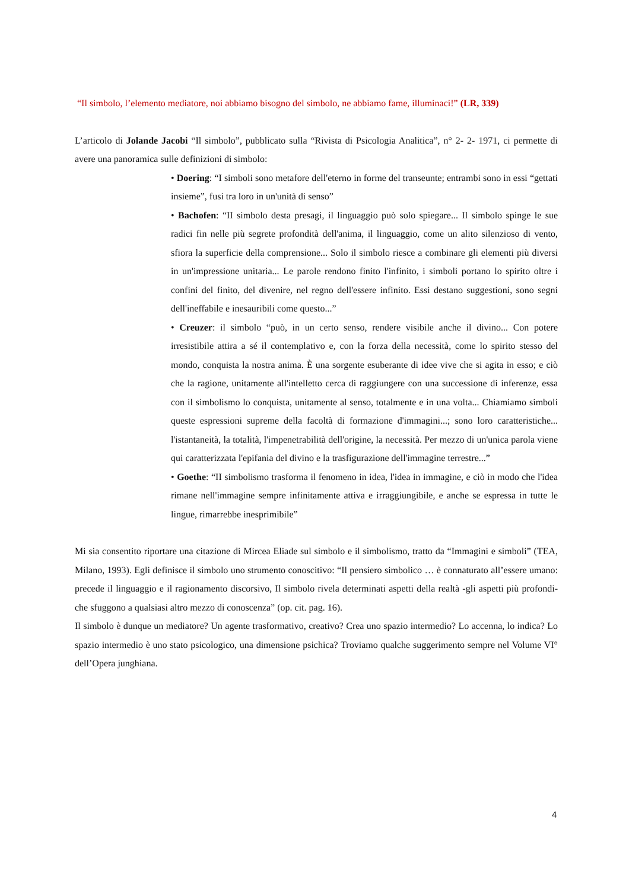“Il simbolo, l’elemento mediatore, noi abbiamo bisogno del simbolo, ne abbiamo fame, illuminaci!” (LR, 339)
L’articolo di Jolande Jacobi “Il simbolo”, pubblicato sulla “Rivista di Psicologia Analitica”, n° 2- 2- 1971, ci permette di avere una panoramica sulle definizioni di simbolo:
• Doering: “I simboli sono metafore dell'eterno in forme del transeunte; entrambi sono in essi “gettati insieme”, fusi tra loro in un'unità di senso”
• Bachofen: “II simbolo desta presagi, il linguaggio può solo spiegare... Il simbolo spinge le sue radici fin nelle più segrete profondità dell'anima, il linguaggio, come un alito silenzioso di vento, sfiora la superficie della comprensione... Solo il simbolo riesce a combinare gli elementi più diversi in un'impressione unitaria... Le parole rendono finito l'infinito, i simboli portano lo spirito oltre i confini del finito, del divenire, nel regno dell'essere infinito. Essi destano suggestioni, sono segni dell'ineffabile e inesauribili come questo...”
• Creuzer: il simbolo “può, in un certo senso, rendere visibile anche il divino... Con potere irresistibile attira a sé il contemplativo e, con la forza della necessità, come lo spirito stesso del mondo, conquista la nostra anima. È una sorgente esuberante di idee vive che si agita in esso; e ciò che la ragione, unitamente all'intelletto cerca di raggiungere con una successione di inferenze, essa con il simbolismo lo conquista, unitamente al senso, totalmente e in una volta... Chiamiamo simboli queste espressioni supreme della facoltà di formazione d'immagini...; sono loro caratteristiche... l'istantaneità, la totalità, l'impenetrabilità dell'origine, la necessità. Per mezzo di un'unica parola viene qui caratterizzata l'epifania del divino e la trasfigurazione dell'immagine terrestre...”
• Goethe: “II simbolismo trasforma il fenomeno in idea, l'idea in immagine, e ciò in modo che l'idea rimane nell'immagine sempre infinitamente attiva e irraggiungibile, e anche se espressa in tutte le lingue, rimarrebbe inesprimibile”
Mi sia consentito riportare una citazione di Mircea Eliade sul simbolo e il simbolismo, tratto da “Immagini e simboli” (TEA, Milano, 1993). Egli definisce il simbolo uno strumento conoscitivo: “Il pensiero simbolico … è connaturato all’essere umano: precede il linguaggio e il ragionamento discorsivo, Il simbolo rivela determinati aspetti della realtà -gli aspetti più profondi- che sfuggono a qualsiasi altro mezzo di conoscenza” (op. cit. pag. 16).
Il simbolo è dunque un mediatore? Un agente trasformativo, creativo? Crea uno spazio intermedio? Lo accenna, lo indica? Lo spazio intermedio è uno stato psicologico, una dimensione psichica? Troviamo qualche suggerimento sempre nel Volume VI° dell’Opera junghiana.
4